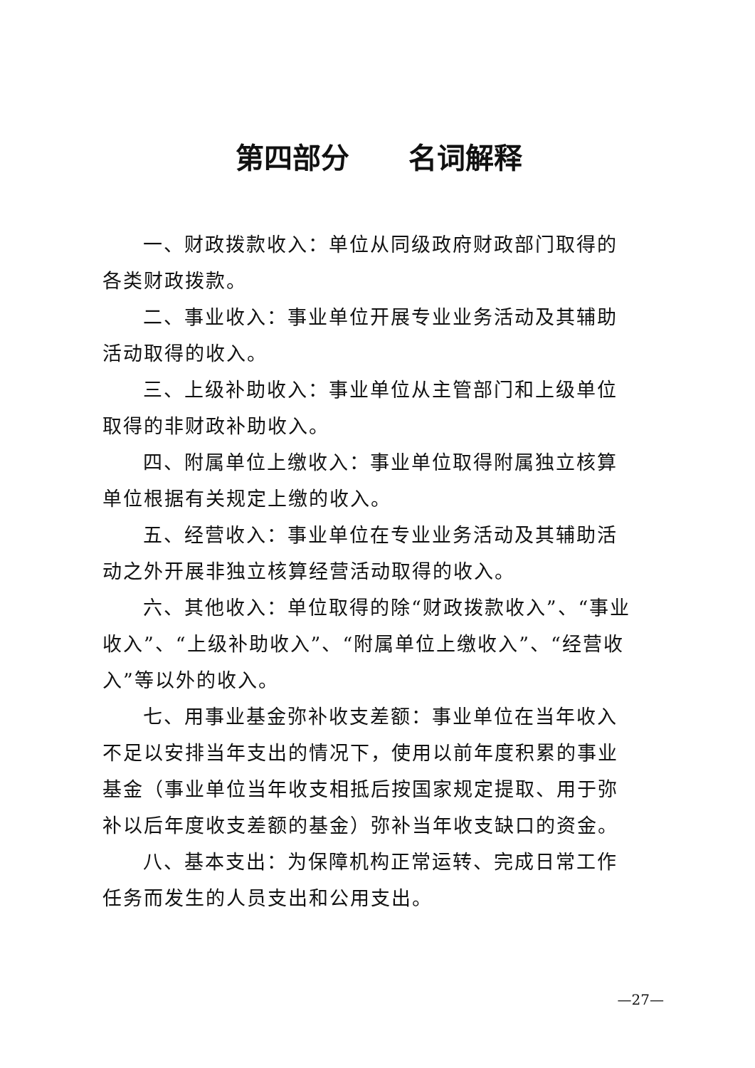第四部分 名词解释
一、财政拨款收入：单位从同级政府财政部门取得的各类财政拨款。
二、事业收入：事业单位开展专业业务活动及其辅助活动取得的收入。
三、上级补助收入：事业单位从主管部门和上级单位取得的非财政补助收入。
四、附属单位上缴收入：事业单位取得附属独立核算单位根据有关规定上缴的收入。
五、经营收入：事业单位在专业业务活动及其辅助活动之外开展非独立核算经营活动取得的收入。
六、其他收入：单位取得的除“财政拨款收入”、“事业收入”、“上级补助收入”、“附属单位上缴收入”、“经营收入”等以外的收入。
七、用事业基金弥补收支差额：事业单位在当年收入不足以安排当年支出的情况下，使用以前年度积累的事业基金（事业单位当年收支相抵后按国家规定提取、用于弥补以后年度收支差额的基金）弥补当年收支缺口的资金。
八、基本支出：为保障机构正常运转、完成日常工作任务而发生的人员支出和公用支出。
—27—